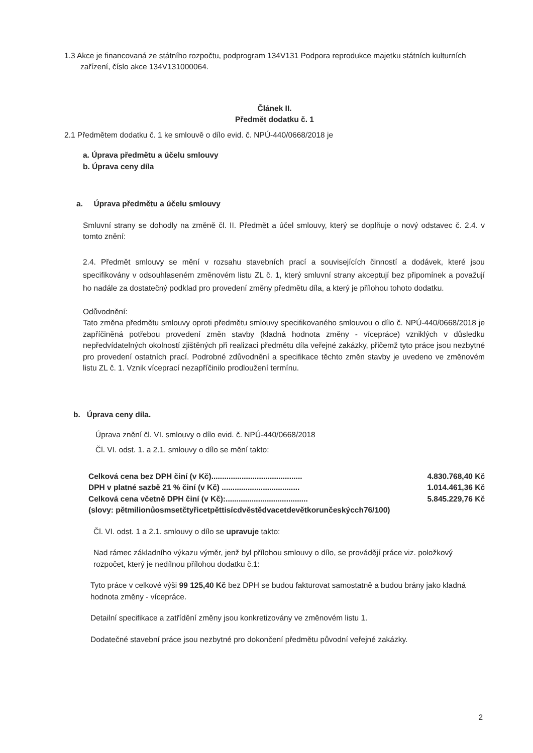1.3 Akce je financovaná ze státního rozpočtu, podprogram 134V131 Podpora reprodukce majetku státních kulturních zařízení, číslo akce 134V131000064.
Článek II.
Předmět dodatku č. 1
2.1 Předmětem dodatku č. 1 ke smlouvě o dílo evid. č. NPÚ-440/0668/2018 je
a. Úprava předmětu a účelu smlouvy
b. Úprava ceny díla
a. Úprava předmětu a účelu smlouvy
Smluvní strany se dohodly na změně čl. II. Předmět a účel smlouvy, který se doplňuje o nový odstavec č. 2.4. v tomto znění:
2.4. Předmět smlouvy se mění v rozsahu stavebních prací a souvisejících činností a dodávek, které jsou specifikovány v odsouhlaseném změnovém listu ZL č. 1, který smluvní strany akceptují bez připomínek a považují ho nadále za dostatečný podklad pro provedení změny předmětu díla, a který je přílohou tohoto dodatku.
Odůvodnění:
Tato změna předmětu smlouvy oproti předmětu smlouvy specifikovaného smlouvou o dílo č. NPÚ-440/0668/2018 je zapříčiněná potřebou provedení změn stavby (kladná hodnota změny - vícepráce) vzniklých v důsledku nepředvídatelných okolností zjištěných při realizaci předmětu díla veřejné zakázky, přičemž tyto práce jsou nezbytné pro provedení ostatních prací. Podrobné zdůvodnění a specifikace těchto změn stavby je uvedeno ve změnovém listu ZL č. 1. Vznik víceprací nezapříčinilo prodloužení termínu.
b. Úprava ceny díla.
Úprava znění čl. VI. smlouvy o dílo evid. č. NPÚ-440/0668/2018
Čl. VI. odst. 1. a 2.1. smlouvy o dílo se mění takto:
Celková cena bez DPH činí (v Kč).......................................... 4.830.768,40 Kč
DPH v platné sazbě 21 % činí (v Kč) .................................... 1.014.461,36 Kč
Celková cena včetně DPH činí (v Kč):...................................... 5.845.229,76 Kč
(slovy: pětmilionůosmsetčtyřicetpěttisícdvěstědvacetdevětkorunčeskýcch76/100)
Čl. VI. odst. 1 a 2.1. smlouvy o dílo se upravuje takto:
Nad rámec základního výkazu výměr, jenž byl přílohou smlouvy o dílo, se provádějí práce viz. položkový rozpočet, který je nedílnou přílohou dodatku č.1:
Tyto práce v celkové výši 99 125,40 Kč bez DPH se budou fakturovat samostatně a budou brány jako kladná hodnota změny - vícepráce.
Detailní specifikace a zatřídění změny jsou konkretizovány ve změnovém listu 1.
Dodatečné stavební práce jsou nezbytné pro dokončení předmětu původní veřejné zakázky.
2